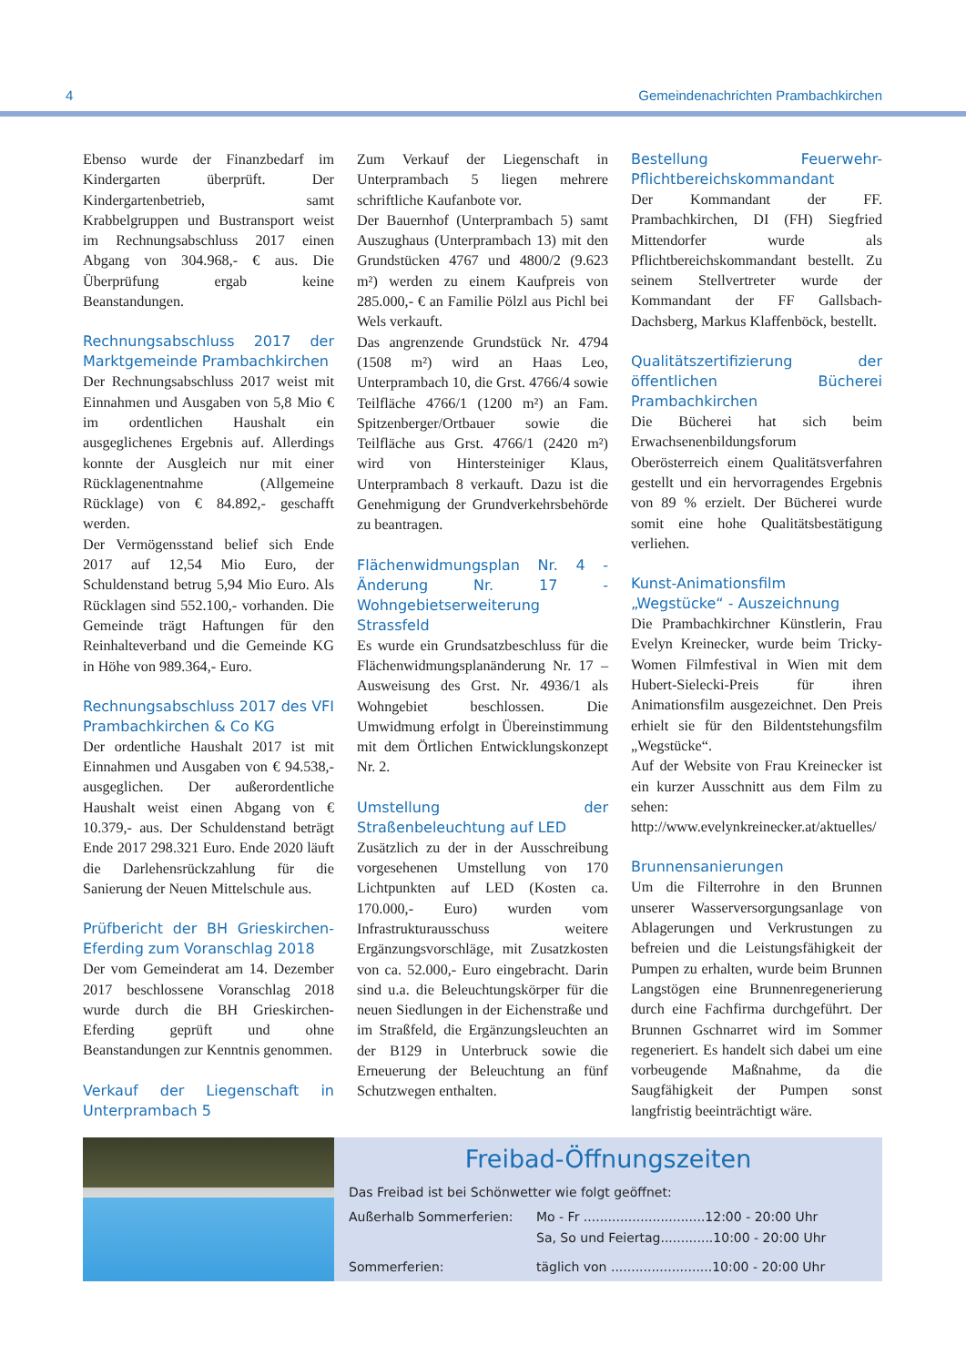4 Gemeindenachrichten Prambachkirchen
Ebenso wurde der Finanzbedarf im Kindergarten überprüft. Der Kindergartenbetrieb, samt Krabbelgruppen und Bustransport weist im Rechnungsabschluss 2017 einen Abgang von 304.968,- € aus. Die Überprüfung ergab keine Beanstandungen.
Rechnungsabschluss 2017 der Marktgemeinde Prambachkirchen
Der Rechnungsabschluss 2017 weist mit Einnahmen und Ausgaben von 5,8 Mio € im ordentlichen Haushalt ein ausgeglichenes Ergebnis auf. Allerdings konnte der Ausgleich nur mit einer Rücklagenentnahme (Allgemeine Rücklage) von € 84.892,- geschafft werden.
Der Vermögensstand belief sich Ende 2017 auf 12,54 Mio Euro, der Schuldenstand betrug 5,94 Mio Euro. Als Rücklagen sind 552.100,- vorhanden. Die Gemeinde trägt Haftungen für den Reinhalteverband und die Gemeinde KG in Höhe von 989.364,- Euro.
Rechnungsabschluss 2017 des VFI Prambachkirchen & Co KG
Der ordentliche Haushalt 2017 ist mit Einnahmen und Ausgaben von € 94.538,- ausgeglichen. Der außerordentliche Haushalt weist einen Abgang von € 10.379,- aus. Der Schuldenstand beträgt Ende 2017 298.321 Euro. Ende 2020 läuft die Darlehensrückzahlung für die Sanierung der Neuen Mittelschule aus.
Prüfbericht der BH Grieskirchen-Eferding zum Voranschlag 2018
Der vom Gemeinderat am 14. Dezember 2017 beschlossene Voranschlag 2018 wurde durch die BH Grieskirchen-Eferding geprüft und ohne Beanstandungen zur Kenntnis genommen.
Verkauf der Liegenschaft in Unterprambach 5
Zum Verkauf der Liegenschaft in Unterprambach 5 liegen mehrere schriftliche Kaufanbote vor.
Der Bauernhof (Unterprambach 5) samt Auszughaus (Unterprambach 13) mit den Grundstücken 4767 und 4800/2 (9.623 m²) werden zu einem Kaufpreis von 285.000,- € an Familie Pölzl aus Pichl bei Wels verkauft.
Das angrenzende Grundstück Nr. 4794 (1508 m²) wird an Haas Leo, Unterprambach 10, die Grst. 4766/4 sowie Teilfläche 4766/1 (1200 m²) an Fam. Spitzenberger/Ortbauer sowie die Teilfläche aus Grst. 4766/1 (2420 m²) wird von Hintersteiniger Klaus, Unterprambach 8 verkauft. Dazu ist die Genehmigung der Grundverkehrsbehörde zu beantragen.
Flächenwidmungsplan Nr. 4 - Änderung Nr. 17 - Wohngebietserweiterung Strassfeld
Es wurde ein Grundsatzbeschluss für die Flächenwidmungsplanänderung Nr. 17 – Ausweisung des Grst. Nr. 4936/1 als Wohngebiet beschlossen. Die Umwidmung erfolgt in Übereinstimmung mit dem Örtlichen Entwicklungskonzept Nr. 2.
Umstellung der Straßenbeleuchtung auf LED
Zusätzlich zu der in der Ausschreibung vorgesehenen Umstellung von 170 Lichtpunkten auf LED (Kosten ca. 170.000,- Euro) wurden vom Infrastrukturausschuss weitere Ergänzungsvorschläge, mit Zusatzkosten von ca. 52.000,- Euro eingebracht. Darin sind u.a. die Beleuchtungskörper für die neuen Siedlungen in der Eichenstraße und im Straßfeld, die Ergänzungsleuchten an der B129 in Unterbruck sowie die Erneuerung der Beleuchtung an fünf Schutzwegen enthalten.
Bestellung Feuerwehr- Pflichtbereichskommandant
Der Kommandant der FF. Prambachkirchen, DI (FH) Siegfried Mittendorfer wurde als Pflichtbereichskommandant bestellt. Zu seinem Stellvertreter wurde der Kommandant der FF Gallsbach-Dachsberg, Markus Klaffenböck, bestellt.
Qualitätszertifizierung der öffentlichen Bücherei Prambachkirchen
Die Bücherei hat sich beim Erwachsenenbildungsforum Oberösterreich einem Qualitätsverfahren gestellt und ein hervorragendes Ergebnis von 89 % erzielt. Der Bücherei wurde somit eine hohe Qualitätsbestätigung verliehen.
Kunst-Animationsfilm „Wegstücke“ - Auszeichnung
Die Prambachkirchner Künstlerin, Frau Evelyn Kreinecker, wurde beim Tricky-Women Filmfestival in Wien mit dem Hubert-Sielecki-Preis für ihren Animationsfilm ausgezeichnet. Den Preis erhielt sie für den Bildentstehungsfilm „Wegstücke“.
Auf der Website von Frau Kreinecker ist ein kurzer Ausschnitt aus dem Film zu sehen: http://www.evelynkreinecker.at/aktuelles/
Brunnensanierungen
Um die Filterrohre in den Brunnen unserer Wasserversorgungsanlage von Ablagerungen und Verkrustungen zu befreien und die Leistungsfähigkeit der Pumpen zu erhalten, wurde beim Brunnen Langstögen eine Brunnenregenerierung durch eine Fachfirma durchgeführt. Der Brunnen Gschnarret wird im Sommer regeneriert. Es handelt sich dabei um eine vorbeugende Maßnahme, da die Saugfähigkeit der Pumpen sonst langfristig beeinträchtigt wäre.
Freibad-Öffnungszeiten
Das Freibad ist bei Schönwetter wie folgt geöffnet:
Außerhalb Sommerferien: Mo - Fr ..............................12:00 - 20:00 Uhr
Sa, So und Feiertag.............10:00 - 20:00 Uhr
Sommerferien: täglich von .........................10:00 - 20:00 Uhr